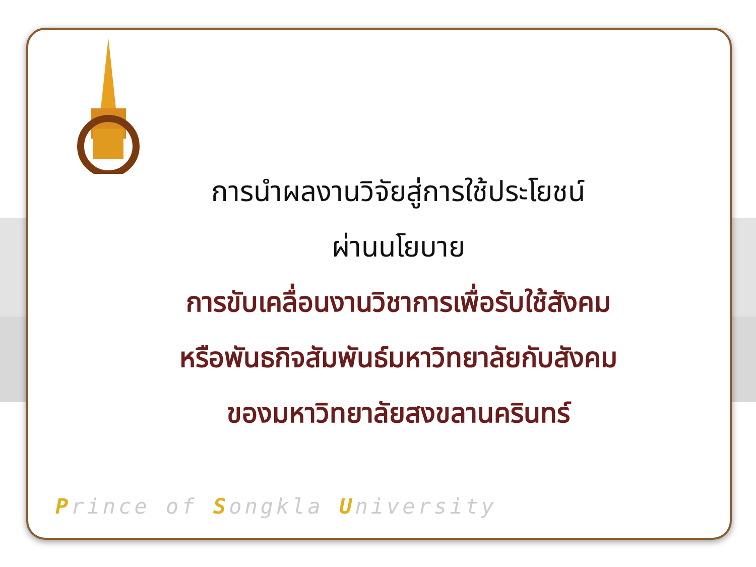การนำผลงานวิจัยสู่การใช้ประโยชน์
ผ่านนโยบาย
การขับเคลื่อนงานวิชาการเพื่อรับใช้สังคม
หรือพันธกิจสัมพันธ์มหาวิทยาลัยกับสังคม
ของมหาวิทยาลัยสงขลานครินทร์
Prince of Songkla University